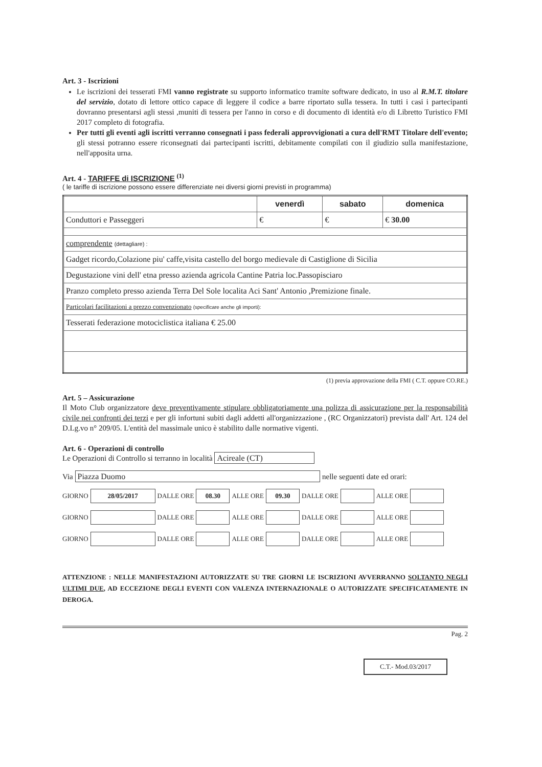Art. 3 - Iscrizioni
Le iscrizioni dei tesserati FMI vanno registrate su supporto informatico tramite software dedicato, in uso al R.M.T. titolare del servizio, dotato di lettore ottico capace di leggere il codice a barre riportato sulla tessera. In tutti i casi i partecipanti dovranno presentarsi agli stessi ,muniti di tessera per l'anno in corso e di documento di identità e/o di Libretto Turistico FMI 2017 completo di fotografia.
Per tutti gli eventi agli iscritti verranno consegnati i pass federali approvvigionati a cura dell'RMT Titolare dell'evento; gli stessi potranno essere riconsegnati dai partecipanti iscritti, debitamente compilati con il giudizio sulla manifestazione, nell'apposita urna.
Art. 4 - TARIFFE di ISCRIZIONE <sup>(1)</sup>
( le tariffe di iscrizione possono essere differenziate nei diversi giorni previsti in programma)
| | venerdì | sabato | domenica |
| Conduttori e Passeggeri | € | € | € 30.00 |
| comprendente (dettagliare) : | | | |
| Gadget ricordo,Colazione piu' caffe,visita castello del borgo medievale di Castiglione di Sicilia | | | |
| Degustazione vini dell' etna presso azienda agricola Cantine Patria loc.Passopisciaro | | | |
| Pranzo completo presso azienda Terra Del Sole localita Aci Sant' Antonio ,Premizione finale. | | | |
| Particolari facilitazioni a prezzo convenzionato (specificare anche gli importi): | | | |
| Tesserati federazione motociclistica italiana € 25.00 | | | |
(1) previa approvazione della FMI ( C.T. oppure CO.RE.)
Art. 5 – Assicurazione
Il Moto Club organizzatore deve preventivamente stipulare obbligatoriamente una polizza di assicurazione per la responsabilità civile nei confronti dei terzi e per gli infortuni subiti dagli addetti all'organizzazione , (RC Organizzatori) prevista dall' Art. 124 del D.Lg.vo n° 209/05. L'entità del massimale unico è stabilito dalle normative vigenti.
Art. 6 - Operazioni di controllo
Le Operazioni di Controllo si terranno in località Acireale (CT)
Via Piazza Duomo nelle seguenti date ed orari:
GIORNO 28/05/2017 DALLE ORE 08.30 ALLE ORE 09.30 DALLE ORE ALLE ORE
GIORNO DALLE ORE ALLE ORE DALLE ORE ALLE ORE
GIORNO DALLE ORE ALLE ORE DALLE ORE ALLE ORE
ATTENZIONE : NELLE MANIFESTAZIONI AUTORIZZATE SU TRE GIORNI LE ISCRIZIONI AVVERRANNO SOLTANTO NEGLI ULTIMI DUE, AD ECCEZIONE DEGLI EVENTI CON VALENZA INTERNAZIONALE O AUTORIZZATE SPECIFICATAMENTE IN DEROGA.
Pag. 2
C.T.- Mod.03/2017